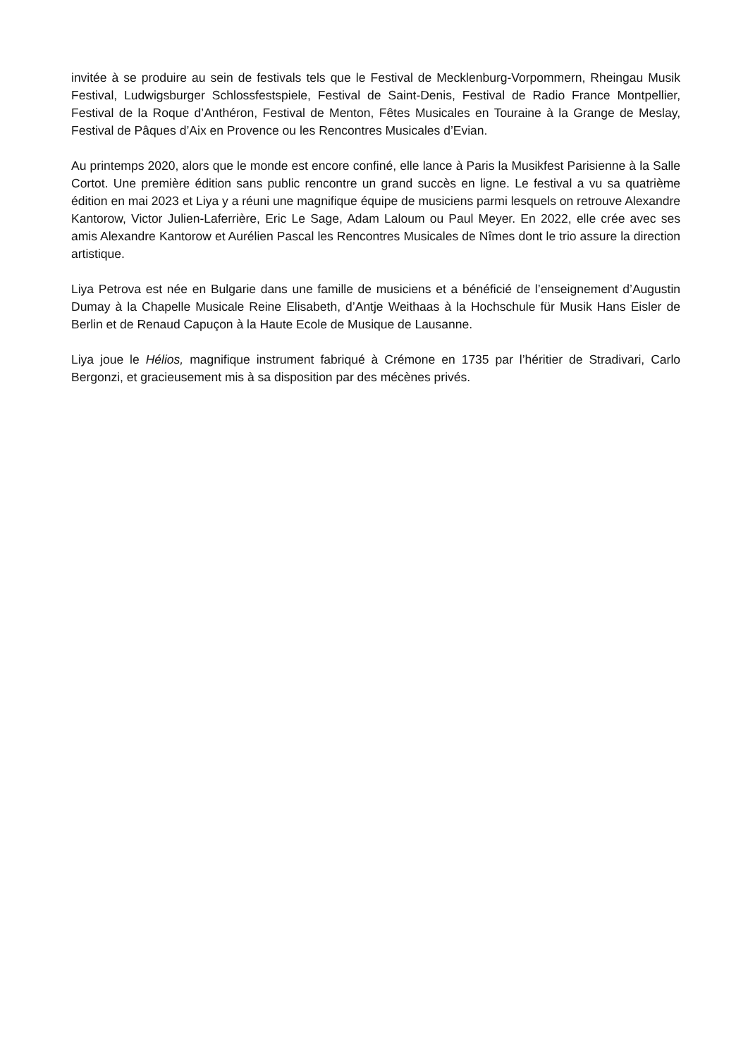invitée à se produire au sein de festivals tels que le Festival de Mecklenburg-Vorpommern, Rheingau Musik Festival, Ludwigsburger Schlossfestspiele, Festival de Saint-Denis, Festival de Radio France Montpellier, Festival de la Roque d’Anthéron, Festival de Menton, Fêtes Musicales en Touraine à la Grange de Meslay, Festival de Pâques d’Aix en Provence ou les Rencontres Musicales d’Evian.
Au printemps 2020, alors que le monde est encore confiné, elle lance à Paris la Musikfest Parisienne à la Salle Cortot. Une première édition sans public rencontre un grand succès en ligne. Le festival a vu sa quatrième édition en mai 2023 et Liya y a réuni une magnifique équipe de musiciens parmi lesquels on retrouve Alexandre Kantorow, Victor Julien-Laferrière, Eric Le Sage, Adam Laloum ou Paul Meyer. En 2022, elle crée avec ses amis Alexandre Kantorow et Aurélien Pascal les Rencontres Musicales de Nîmes dont le trio assure la direction artistique.
Liya Petrova est née en Bulgarie dans une famille de musiciens et a bénéficié de l’enseignement d’Augustin Dumay à la Chapelle Musicale Reine Elisabeth, d’Antje Weithaas à la Hochschule für Musik Hans Eisler de Berlin et de Renaud Capuçon à la Haute Ecole de Musique de Lausanne.
Liya joue le Hélios, magnifique instrument fabriqué à Crémone en 1735 par l’héritier de Stradivari, Carlo Bergonzi, et gracieusement mis à sa disposition par des mécènes privés.